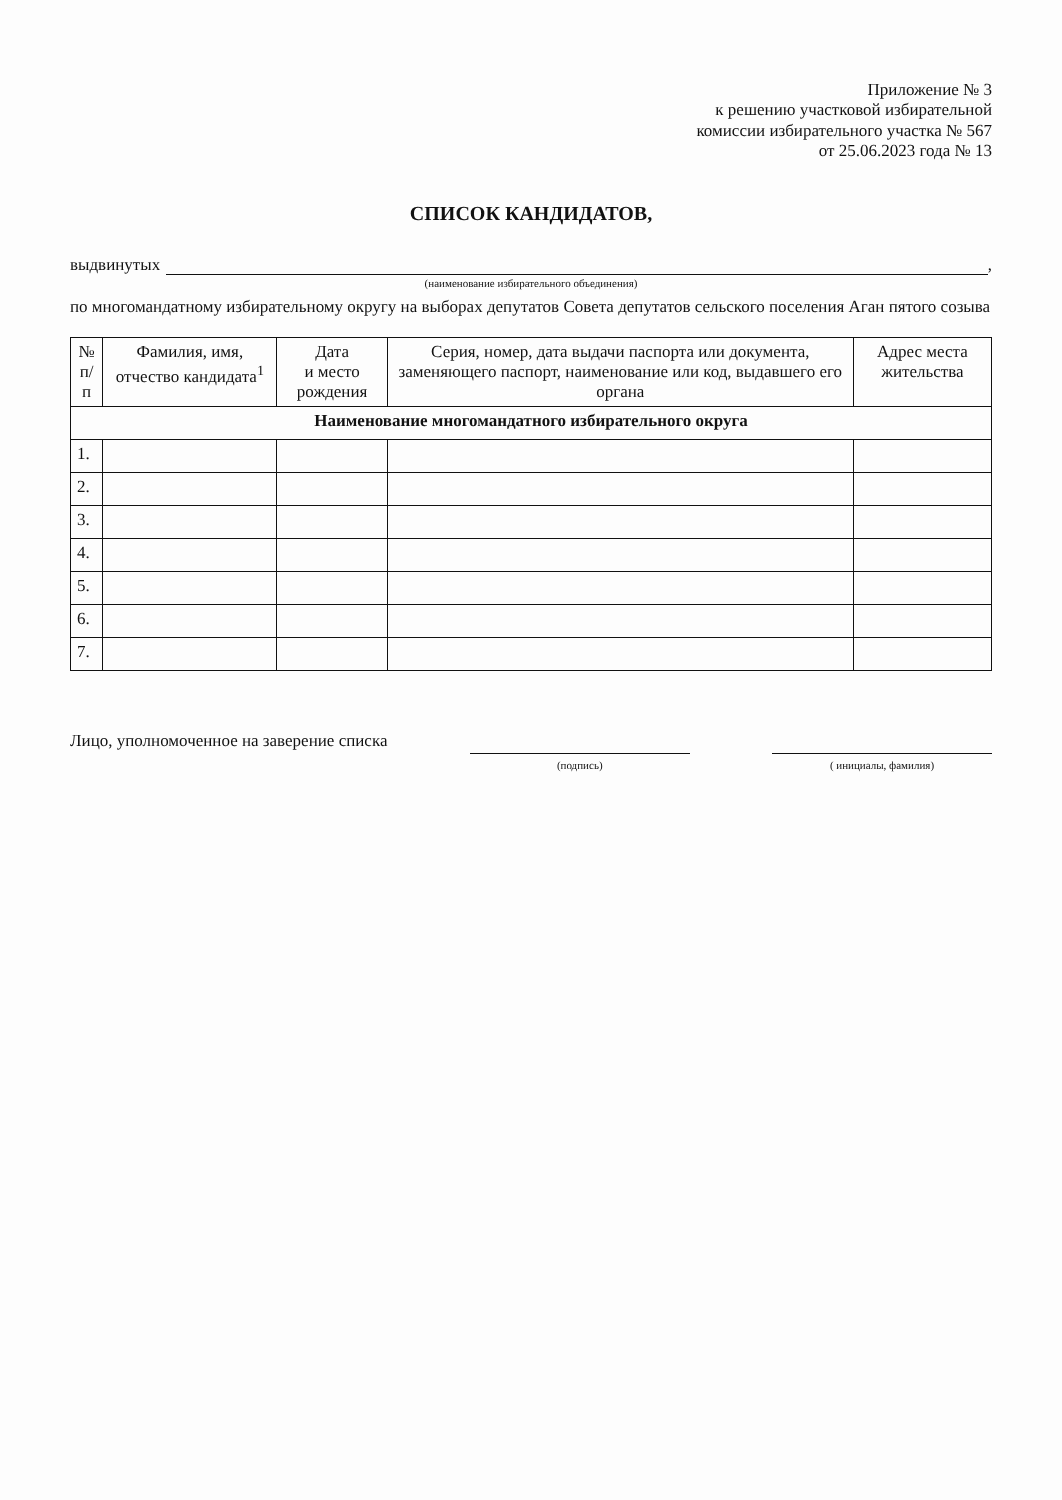Приложение № 3
к решению участковой избирательной
комиссии избирательного участка № 567
от 25.06.2023 года № 13
СПИСОК КАНДИДАТОВ,
выдвинутых ,
(наименование избирательного объединения)
по многомандатному избирательному округу на выборах депутатов Совета депутатов сельского поселения Аган пятого созыва
| № п/п | Фамилия, имя, отчество кандидата<sup>1</sup> | Дата и место рождения | Серия, номер, дата выдачи паспорта или документа, заменяющего паспорт, наименование или код, выдавшего его органа | Адрес места жительства |
| --- | --- | --- | --- | --- |
| Наименование многомандатного избирательного округа | | | | |
| 1. | | | | |
| 2. | | | | |
| 3. | | | | |
| 4. | | | | |
| 5. | | | | |
| 6. | | | | |
| 7. | | | | |
Лицо, уполномоченное на заверение списка
(подпись) ( инициалы, фамилия)